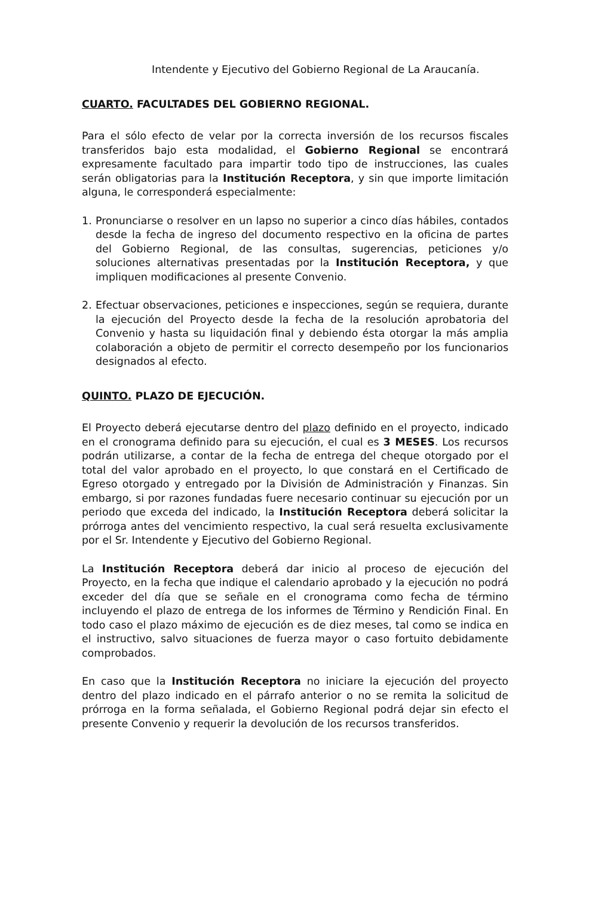Intendente y Ejecutivo del Gobierno Regional de La Araucanía.
CUARTO. FACULTADES DEL GOBIERNO REGIONAL.
Para el sólo efecto de velar por la correcta inversión de los recursos fiscales transferidos bajo esta modalidad, el Gobierno Regional se encontrará expresamente facultado para impartir todo tipo de instrucciones, las cuales serán obligatorias para la Institución Receptora, y sin que importe limitación alguna, le corresponderá especialmente:
1. Pronunciarse o resolver en un lapso no superior a cinco días hábiles, contados desde la fecha de ingreso del documento respectivo en la oficina de partes del Gobierno Regional, de las consultas, sugerencias, peticiones y/o soluciones alternativas presentadas por la Institución Receptora, y que impliquen modificaciones al presente Convenio.
2. Efectuar observaciones, peticiones e inspecciones, según se requiera, durante la ejecución del Proyecto desde la fecha de la resolución aprobatoria del Convenio y hasta su liquidación final y debiendo ésta otorgar la más amplia colaboración a objeto de permitir el correcto desempeño por los funcionarios designados al efecto.
QUINTO. PLAZO DE EJECUCIÓN.
El Proyecto deberá ejecutarse dentro del plazo definido en el proyecto, indicado en el cronograma definido para su ejecución, el cual es 3 MESES. Los recursos podrán utilizarse, a contar de la fecha de entrega del cheque otorgado por el total del valor aprobado en el proyecto, lo que constará en el Certificado de Egreso otorgado y entregado por la División de Administración y Finanzas. Sin embargo, si por razones fundadas fuere necesario continuar su ejecución por un periodo que exceda del indicado, la Institución Receptora deberá solicitar la prórroga antes del vencimiento respectivo, la cual será resuelta exclusivamente por el Sr. Intendente y Ejecutivo del Gobierno Regional.
La Institución Receptora deberá dar inicio al proceso de ejecución del Proyecto, en la fecha que indique el calendario aprobado y la ejecución no podrá exceder del día que se señale en el cronograma como fecha de término incluyendo el plazo de entrega de los informes de Término y Rendición Final. En todo caso el plazo máximo de ejecución es de diez meses, tal como se indica en el instructivo, salvo situaciones de fuerza mayor o caso fortuito debidamente comprobados.
En caso que la Institución Receptora no iniciare la ejecución del proyecto dentro del plazo indicado en el párrafo anterior o no se remita la solicitud de prórroga en la forma señalada, el Gobierno Regional podrá dejar sin efecto el presente Convenio y requerir la devolución de los recursos transferidos.